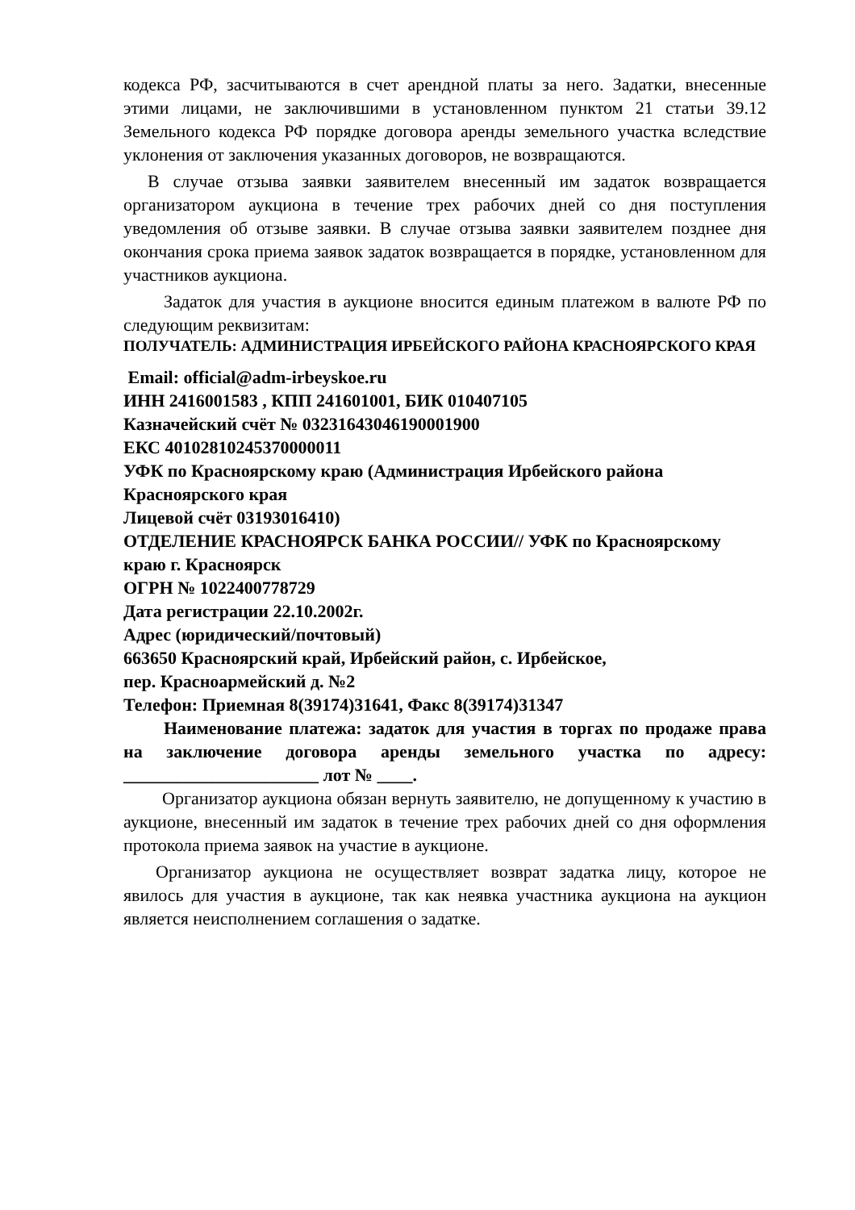кодекса РФ, засчитываются в счет арендной платы за него. Задатки, внесенные этими лицами, не заключившими в установленном пунктом 21 статьи 39.12 Земельного кодекса РФ порядке договора аренды земельного участка вследствие уклонения от заключения указанных договоров, не возвращаются.
В случае отзыва заявки заявителем внесенный им задаток возвращается организатором аукциона в течение трех рабочих дней со дня поступления уведомления об отзыве заявки. В случае отзыва заявки заявителем позднее дня окончания срока приема заявок задаток возвращается в порядке, установленном для участников аукциона.
Задаток для участия в аукционе вносится единым платежом в валюте РФ по следующим реквизитам:
ПОЛУЧАТЕЛЬ: АДМИНИСТРАЦИЯ ИРБЕЙСКОГО РАЙОНА КРАСНОЯРСКОГО КРАЯ
Email: official@adm-irbeyskoe.ru
ИНН 2416001583 , КПП 241601001, БИК 010407105
Казначейский счёт № 03231643046190001900
ЕКС 40102810245370000011
УФК по Красноярскому краю (Администрация Ирбейского района Красноярского края
Лицевой счёт 03193016410)
ОТДЕЛЕНИЕ КРАСНОЯРСК БАНКА РОССИИ// УФК по Красноярскому краю г. Красноярск
ОГРН № 1022400778729
Дата регистрации 22.10.2002г.
Адрес (юридический/почтовый)
663650 Красноярский край, Ирбейский район, с. Ирбейское,
пер. Красноармейский д. №2
Телефон: Приемная 8(39174)31641, Факс 8(39174)31347
Наименование платежа: задаток для участия в торгах по продаже права на заключение договора аренды земельного участка по адресу: ______________________ лот № ____.
Организатор аукциона обязан вернуть заявителю, не допущенному к участию в аукционе, внесенный им задаток в течение трех рабочих дней со дня оформления протокола приема заявок на участие в аукционе.
Организатор аукциона не осуществляет возврат задатка лицу, которое не явилось для участия в аукционе, так как неявка участника аукциона на аукцион является неисполнением соглашения о задатке.